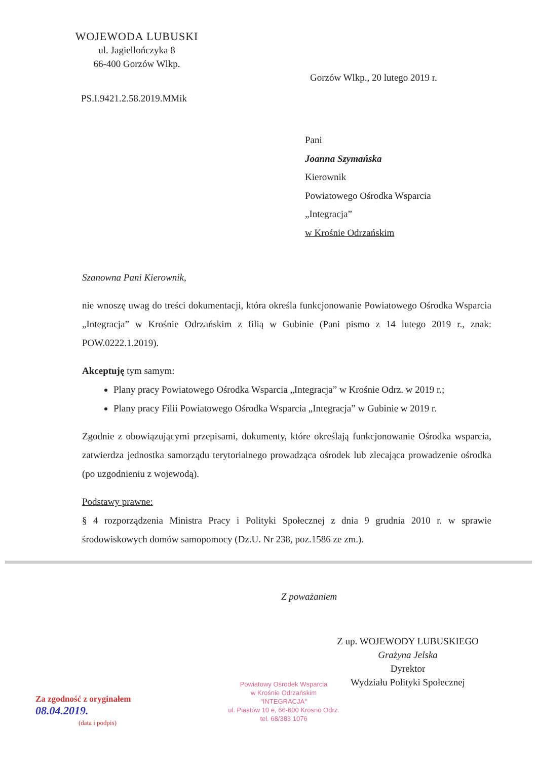WOJEWODA LUBUSKI
ul. Jagiellończyka 8
66-400 Gorzów Wlkp.
Gorzów Wlkp., 20 lutego 2019 r.
PS.I.9421.2.58.2019.MMik
Pani
Joanna Szymańska
Kierownik
Powiatowego Ośrodka Wsparcia
„Integracja”
w Krośnie Odrzańskim
Szanowna Pani Kierownik,
nie wnoszę uwag do treści dokumentacji, która określa funkcjonowanie Powiatowego Ośrodka Wsparcia „Integracja” w Krośnie Odrzańskim z filią w Gubinie (Pani pismo z 14 lutego 2019 r., znak: POW.0222.1.2019).
Akceptuję tym samym:
Plany pracy Powiatowego Ośrodka Wsparcia „Integracja” w Krośnie Odrz. w 2019 r.;
Plany pracy Filii Powiatowego Ośrodka Wsparcia „Integracja” w Gubinie w 2019 r.
Zgodnie z obowiązującymi przepisami, dokumenty, które określają funkcjonowanie Ośrodka wsparcia, zatwierdza jednostka samorządu terytorialnego prowadząca ośrodek lub zlecająca prowadzenie ośrodka (po uzgodnieniu z wojewodą).
Podstawy prawne:
§ 4 rozporządzenia Ministra Pracy i Polityki Społecznej z dnia 9 grudnia 2010 r. w sprawie środowiskowych domów samopomocy (Dz.U. Nr 238, poz.1586 ze zm.).
Z poważaniem
Z up. WOJEWODY LUBUSKIEGO
Grażyna Jelska
Dyrektor
Wydziału Polityki Społecznej
Powiatowy Ośrodek Wsparcia
w Krośnie Odrzańskim
"INTEGRACJA"
ul. Piastów 10 e, 66-600 Krosno Odrz.
tel. 68/383 1076
Za zgodność z oryginałem
08.04.2019.
(data i podpis)